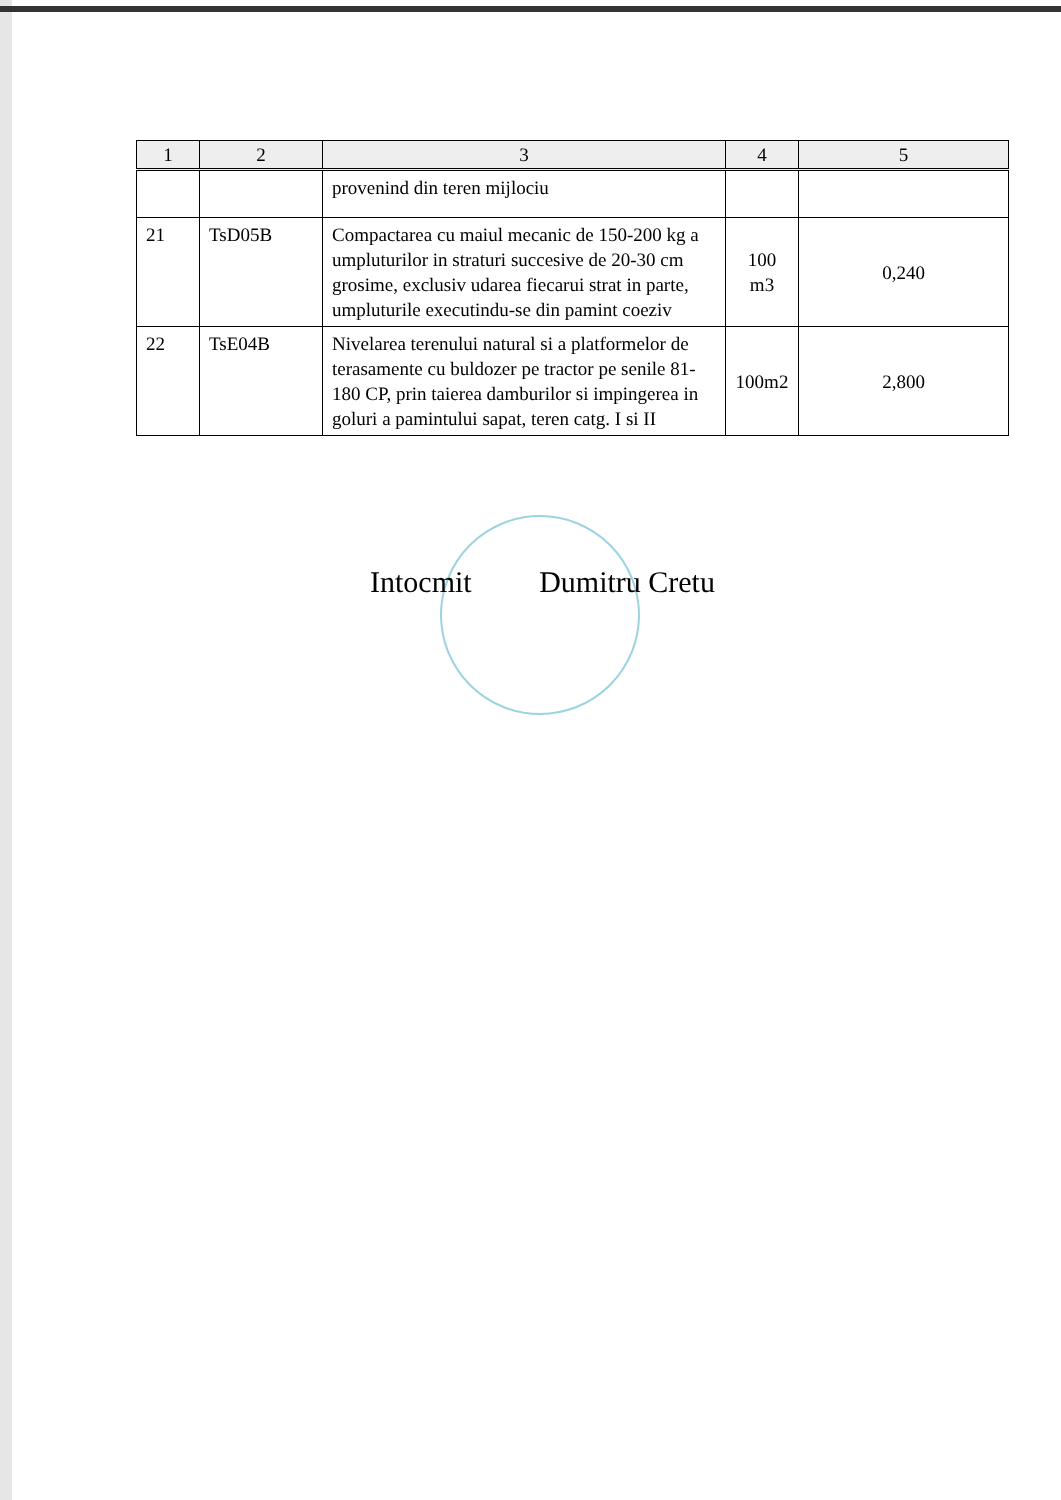| 1 | 2 | 3 | 4 | 5 |
| --- | --- | --- | --- | --- |
| | | provenind din teren mijlociu | | |
| 21 | TsD05B | Compactarea cu maiul mecanic de 150-200 kg a umpluturilor in straturi succesive de 20-30 cm grosime, exclusiv udarea fiecarui strat in parte, umpluturile executindu-se din pamint coeziv | 100 m3 | 0,240 |
| 22 | TsE04B | Nivelarea terenului natural si a platformelor de terasamente cu buldozer pe tractor pe senile 81-180 CP, prin taierea damburilor si impingerea in goluri a pamintului sapat, teren catg. I si II | 100m2 | 2,800 |
Intocmit Dumitru Cretu